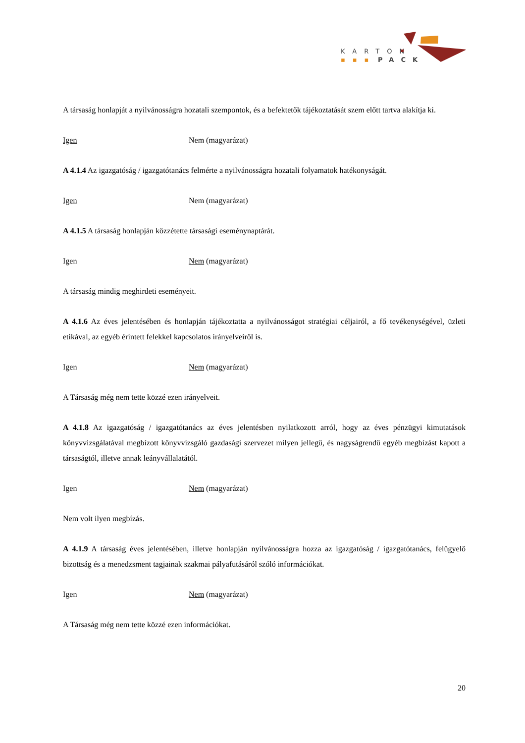KARTON
▪▪▪
PACK
A társaság honlapját a nyilvánosságra hozatali szempontok, és a befektetők tájékoztatását szem előtt tartva alakítja ki.
Igen Nem (magyarázat)
A 4.1.4 Az igazgatóság / igazgatótanács felmérte a nyilvánosságra hozatali folyamatok hatékonyságát.
Igen Nem (magyarázat)
A 4.1.5 A társaság honlapján közzétette társasági eseménynaptárát.
Igen Nem (magyarázat)
A társaság mindig meghirdeti eseményeit.
A 4.1.6 Az éves jelentésében és honlapján tájékoztatta a nyilvánosságot stratégiai céljairól, a fő tevékenységével, üzleti etikával, az egyéb érintett felekkel kapcsolatos irányelveiről is.
Igen Nem (magyarázat)
A Társaság még nem tette közzé ezen irányelveit.
A 4.1.8 Az igazgatóság / igazgatótanács az éves jelentésben nyilatkozott arról, hogy az éves pénzügyi kimutatások könyvvizsgálatával megbízott könyvvizsgáló gazdasági szervezet milyen jellegű, és nagyságrendű egyéb megbízást kapott a társaságtól, illetve annak leányvállalatától.
Igen Nem (magyarázat)
Nem volt ilyen megbízás.
A 4.1.9 A társaság éves jelentésében, illetve honlapján nyilvánosságra hozza az igazgatóság / igazgatótanács, felügyelő bizottság és a menedzsment tagjainak szakmai pályafutásáról szóló információkat.
Igen Nem (magyarázat)
A Társaság még nem tette közzé ezen információkat.
20